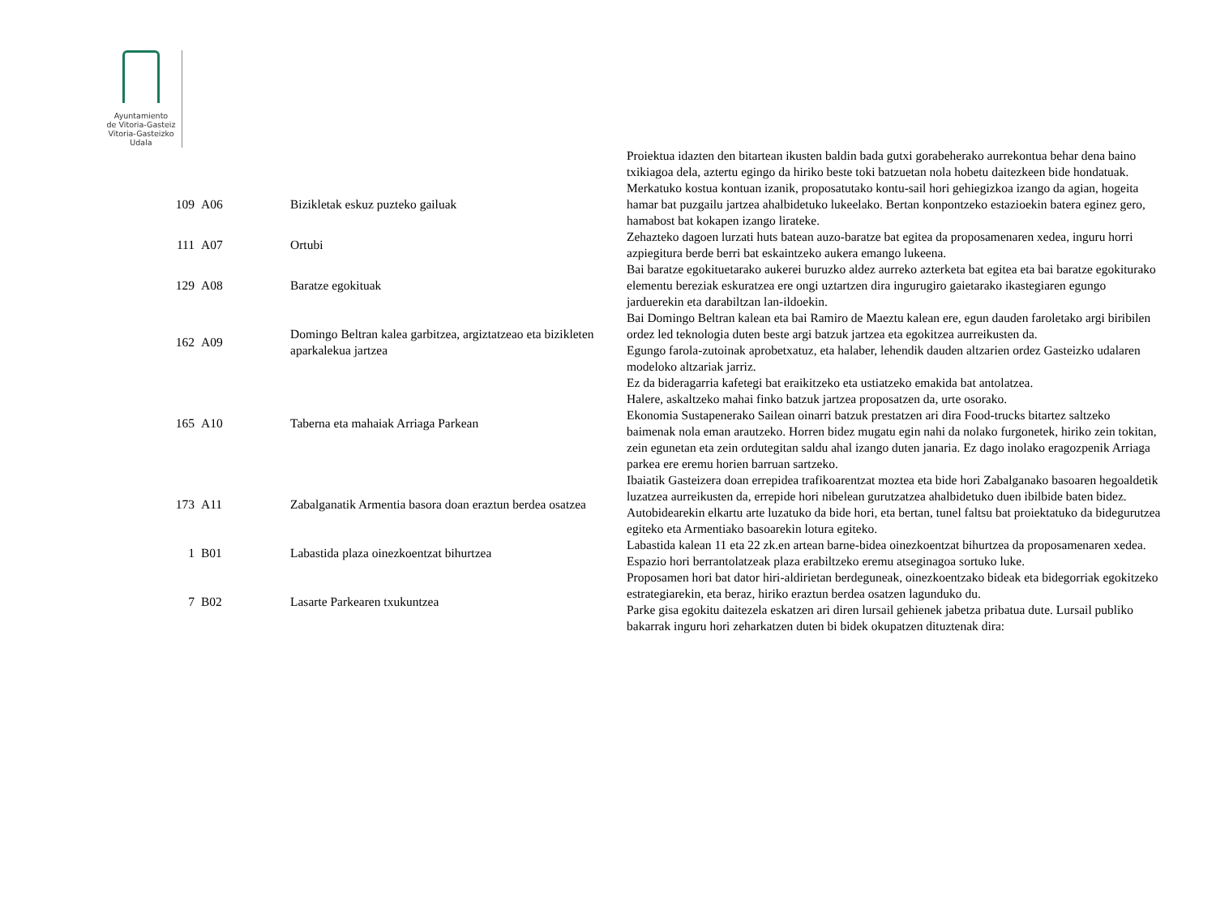Ayuntamiento
de Vitoria-Gasteiz
Vitoria-Gasteizko
Udala
| | | | Proiektua idazten den bitartean ikusten baldin bada gutxi gorabeherako aurrekontua behar dena baino txikiagoa dela, aztertu egingo da hiriko beste toki batzuetan nola hobetu daitezkeen bide hondatuak. |
| 109 | A06 | Bizikletak eskuz puzteko gailuak | Merkatuko kostua kontuan izanik, proposatutako kontu-sail hori gehiegizkoa izango da agian, hogeita hamar bat puzgailu jartzea ahalbidetuko lukeelako. Bertan konpontzeko estazioekin batera eginez gero, hamabost bat kokapen izango lirateke. |
| 111 | A07 | Ortubi | Zehazteko dagoen lurzati huts batean auzo-baratze bat egitea da proposamenaren xedea, inguru horri azpiegitura berde berri bat eskaintzeko aukera emango lukeena. |
| 129 | A08 | Baratze egokituak | Bai baratze egokituetarako aukerei buruzko aldez aurreko azterketa bat egitea eta bai baratze egokiturako elementu bereziak eskuratzea ere ongi uztartzen dira ingurugiro gaietarako ikastegiaren egungo jarduerekin eta darabiltzan lan-ildoekin. |
| 162 | A09 | Domingo Beltran kalea garbitzea, argiztatzeao eta bizikleten aparkalekua jartzea | Bai Domingo Beltran kalean eta bai Ramiro de Maeztu kalean ere, egun dauden faroletako argi biribilen ordez led teknologia duten beste argi batzuk jartzea eta egokitzea aurreikusten da. Egungo farola-zutoinak aprobetxatuz, eta halaber, lehendik dauden altzarien ordez Gasteizko udalaren modeloko altzariak jarriz. |
| 165 | A10 | Taberna eta mahaiak Arriaga Parkean | Ez da bideragarria kafetegi bat eraikitzeko eta ustiatzeko emakida bat antolatzea. Halere, askaltzeko mahai finko batzuk jartzea proposatzen da, urte osorako. Ekonomia Sustapenerako Sailean oinarri batzuk prestatzen ari dira Food-trucks bitartez saltzeko baimenak nola eman arautzeko. Horren bidez mugatu egin nahi da nolako furgonetek, hiriko zein tokitan, zein egunetan eta zein ordutegitan saldu ahal izango duten janaria. Ez dago inolako eragozpenik Arriaga parkea ere eremu horien barruan sartzeko. |
| 173 | A11 | Zabalganatik Armentia basora doan eraztun berdea osatzea | Ibaiatik Gasteizera doan errepidea trafikoarentzat moztea eta bide hori Zabalganako basoaren hegoaldetik luzatzea aurreikusten da, errepide hori nibelean gurutzatzea ahalbidetuko duen ibilbide baten bidez. Autobidearekin elkartu arte luzatuko da bide hori, eta bertan, tunel faltsu bat proiektatuko da bidegurutzea egiteko eta Armentiako basoarekin lotura egiteko. |
| 1 | B01 | Labastida plaza oinezkoentzat bihurtzea | Labastida kalean 11 eta 22 zk.en artean barne-bidea oinezkoentzat bihurtzea da proposamenaren xedea. Espazio hori berrantolatzeak plaza erabiltzeko eremu atseginagoa sortuko luke. |
| 7 | B02 | Lasarte Parkearen txukuntzea | Proposamen hori bat dator hiri-aldirietan berdeguneak, oinezkoentzako bideak eta bidegorriak egokitzeko estrategiarekin, eta beraz, hiriko eraztun berdea osatzen lagunduko du. Parke gisa egokitu daitezela eskatzen ari diren lursail gehienek jabetza pribatua dute. Lursail publiko bakarrak inguru hori zeharkatzen duten bi bidek okupatzen dituztenak dira: |